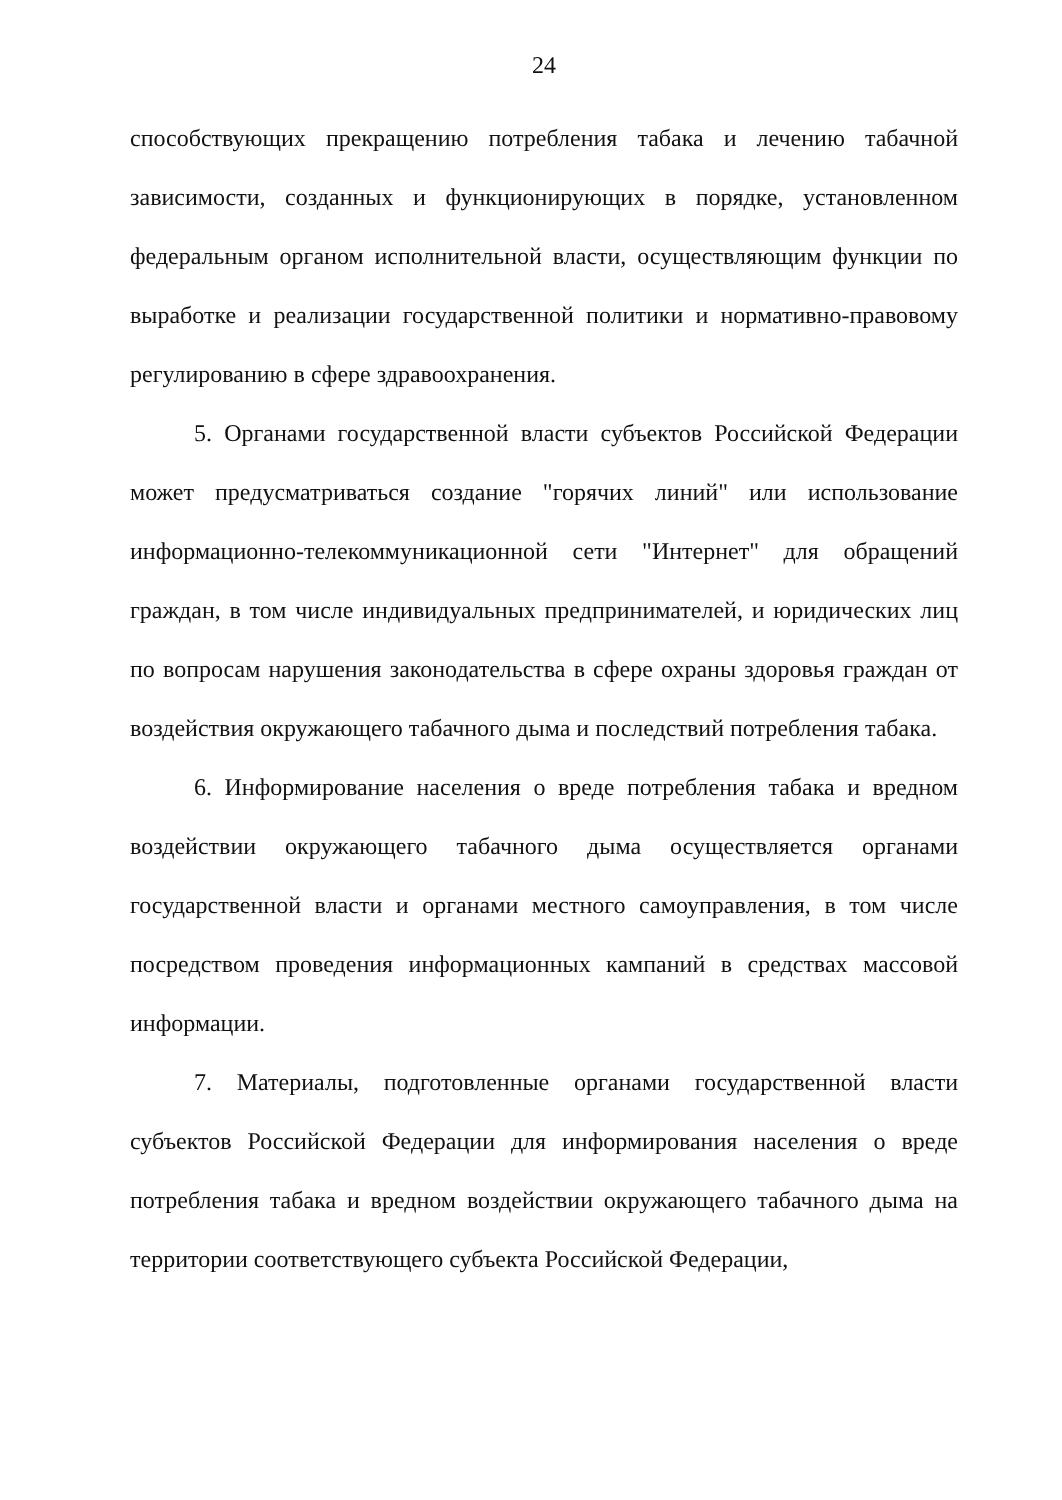24
способствующих прекращению потребления табака и лечению табачной зависимости, созданных и функционирующих в порядке, установленном федеральным органом исполнительной власти, осуществляющим функции по выработке и реализации государственной политики и нормативно-правовому регулированию в сфере здравоохранения.
5. Органами государственной власти субъектов Российской Федерации может предусматриваться создание "горячих линий" или использование информационно-телекоммуникационной сети "Интернет" для обращений граждан, в том числе индивидуальных предпринимателей, и юридических лиц по вопросам нарушения законодательства в сфере охраны здоровья граждан от воздействия окружающего табачного дыма и последствий потребления табака.
6. Информирование населения о вреде потребления табака и вредном воздействии окружающего табачного дыма осуществляется органами государственной власти и органами местного самоуправления, в том числе посредством проведения информационных кампаний в средствах массовой информации.
7. Материалы, подготовленные органами государственной власти субъектов Российской Федерации для информирования населения о вреде потребления табака и вредном воздействии окружающего табачного дыма на территории соответствующего субъекта Российской Федерации,